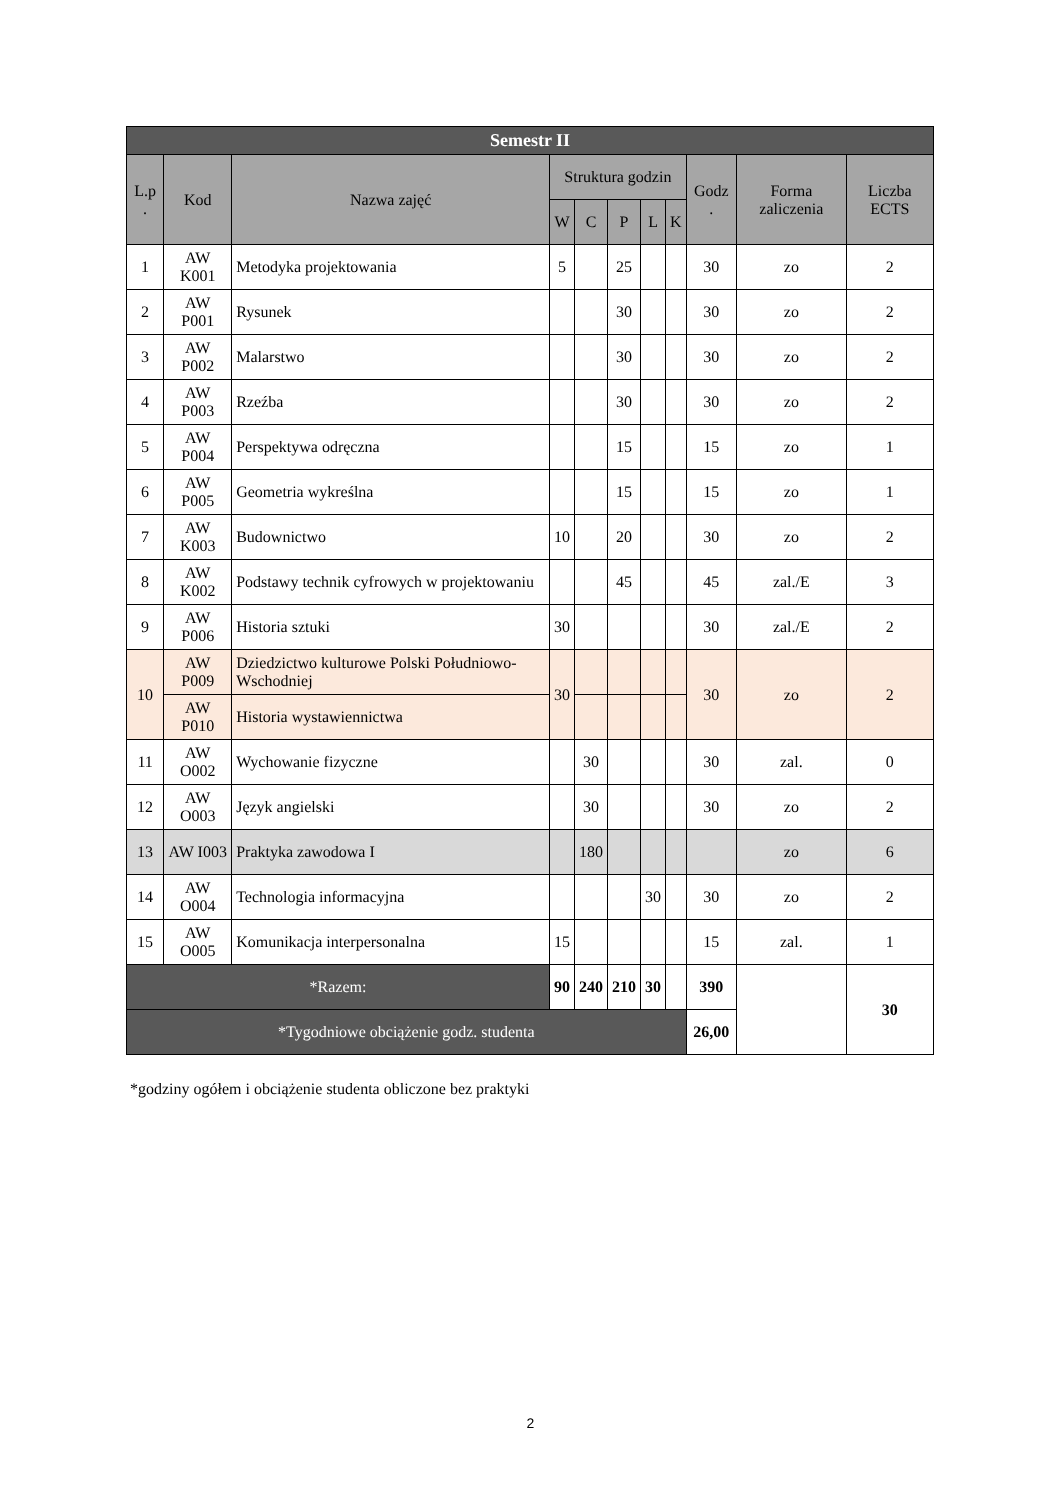| Semestr II | | | | | | | | | | |
| --- | --- | --- | --- | --- | --- | --- | --- | --- | --- | --- |
| L.p . | Kod | Nazwa zajęć | Struktura godzin | | | | | Godz . | Forma zaliczenia | Liczba ECTS |
| | | | W | C | P | L | K | | | |
| 1 | AW K001 | Metodyka projektowania | 5 | | 25 | | | 30 | zo | 2 |
| 2 | AW P001 | Rysunek | | | 30 | | | 30 | zo | 2 |
| 3 | AW P002 | Malarstwo | | | 30 | | | 30 | zo | 2 |
| 4 | AW P003 | Rzeźba | | | 30 | | | 30 | zo | 2 |
| 5 | AW P004 | Perspektywa odręczna | | | 15 | | | 15 | zo | 1 |
| 6 | AW P005 | Geometria wykreślna | | | 15 | | | 15 | zo | 1 |
| 7 | AW K003 | Budownictwo | 10 | | 20 | | | 30 | zo | 2 |
| 8 | AW K002 | Podstawy technik cyfrowych w projektowaniu | | | 45 | | | 45 | zal./E | 3 |
| 9 | AW P006 | Historia sztuki | 30 | | | | | 30 | zal./E | 2 |
| 10 | AW P009 | Dziedzictwo kulturowe Polski Południowo-Wschodniej | 30 | | | | | 30 | zo | 2 |
| | AW P010 | Historia wystawiennictwa | | | | | | | | |
| 11 | AW O002 | Wychowanie fizyczne | | 30 | | | | 30 | zal. | 0 |
| 12 | AW O003 | Język angielski | | 30 | | | | 30 | zo | 2 |
| 13 | AW I003 | Praktyka zawodowa I | | 180 | | | | | zo | 6 |
| 14 | AW O004 | Technologia informacyjna | | | | 30 | | 30 | zo | 2 |
| 15 | AW O005 | Komunikacja interpersonalna | 15 | | | | | 15 | zal. | 1 |
| *Razem: | | | 90 | 240 | 210 | 30 | | 390 | | 30 |
| *Tygodniowe obciążenie godz. studenta | | | | | | | | 26,00 | | |
*godziny ogółem i obciążenie studenta obliczone bez praktyki
2